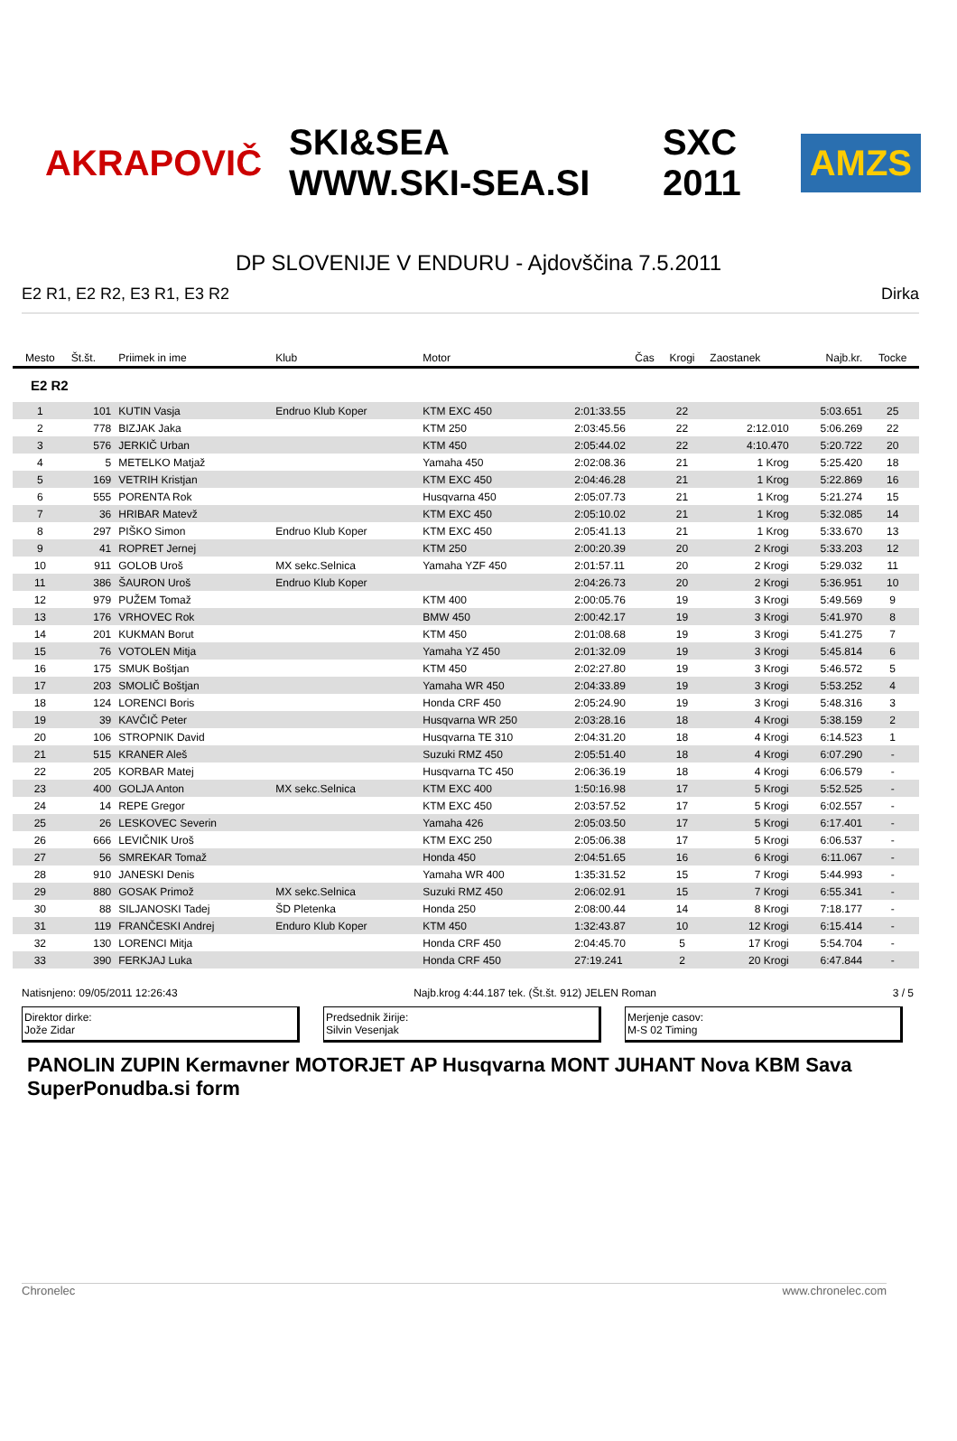AKRAPOVIČ SKI&SEA WWW.SKI-SEA.SI SXC 2011 AMZS
DP SLOVENIJE V ENDURU - Ajdovščina 7.5.2011
E2 R1, E2 R2, E3 R1, E3 R2 Dirka
| Mesto | Št.št. | Priimek in ime | Klub | Motor | Čas | Krogi | Zaostanek | Najb.kr. | Tocke |
| --- | --- | --- | --- | --- | --- | --- | --- | --- | --- |
| E2 R2 | | | | | | | | | |
| 1 | 101 | KUTIN Vasja | Endruo Klub Koper | KTM EXC 450 | 2:01:33.55 | 22 | | 5:03.651 | 25 |
| 2 | 778 | BIZJAK Jaka | | KTM 250 | 2:03:45.56 | 22 | 2:12.010 | 5:06.269 | 22 |
| 3 | 576 | JERKIČ Urban | | KTM 450 | 2:05:44.02 | 22 | 4:10.470 | 5:20.722 | 20 |
| 4 | 5 | METELKO Matjaž | | Yamaha 450 | 2:02:08.36 | 21 | 1 Krog | 5:25.420 | 18 |
| 5 | 169 | VETRIH Kristjan | | KTM EXC 450 | 2:04:46.28 | 21 | 1 Krog | 5:22.869 | 16 |
| 6 | 555 | PORENTA Rok | | Husqvarna 450 | 2:05:07.73 | 21 | 1 Krog | 5:21.274 | 15 |
| 7 | 36 | HRIBAR Matevž | | KTM EXC 450 | 2:05:10.02 | 21 | 1 Krog | 5:32.085 | 14 |
| 8 | 297 | PIŠKO Simon | Endruo Klub Koper | KTM EXC 450 | 2:05:41.13 | 21 | 1 Krog | 5:33.670 | 13 |
| 9 | 41 | ROPRET Jernej | | KTM 250 | 2:00:20.39 | 20 | 2 Krogi | 5:33.203 | 12 |
| 10 | 911 | GOLOB Uroš | MX sekc.Selnica | Yamaha YZF 450 | 2:01:57.11 | 20 | 2 Krogi | 5:29.032 | 11 |
| 11 | 386 | ŠAURON Uroš | Endruo Klub Koper | | 2:04:26.73 | 20 | 2 Krogi | 5:36.951 | 10 |
| 12 | 979 | PUŽEM Tomaž | | KTM 400 | 2:00:05.76 | 19 | 3 Krogi | 5:49.569 | 9 |
| 13 | 176 | VRHOVEC Rok | | BMW 450 | 2:00:42.17 | 19 | 3 Krogi | 5:41.970 | 8 |
| 14 | 201 | KUKMAN Borut | | KTM 450 | 2:01:08.68 | 19 | 3 Krogi | 5:41.275 | 7 |
| 15 | 76 | VOTOLEN Mitja | | Yamaha YZ 450 | 2:01:32.09 | 19 | 3 Krogi | 5:45.814 | 6 |
| 16 | 175 | SMUK Boštjan | | KTM 450 | 2:02:27.80 | 19 | 3 Krogi | 5:46.572 | 5 |
| 17 | 203 | SMOLIČ Boštjan | | Yamaha WR 450 | 2:04:33.89 | 19 | 3 Krogi | 5:53.252 | 4 |
| 18 | 124 | LORENCI Boris | | Honda CRF 450 | 2:05:24.90 | 19 | 3 Krogi | 5:48.316 | 3 |
| 19 | 39 | KAVČIČ Peter | | Husqvarna WR 250 | 2:03:28.16 | 18 | 4 Krogi | 5:38.159 | 2 |
| 20 | 106 | STROPNIK David | | Husqvarna TE 310 | 2:04:31.20 | 18 | 4 Krogi | 6:14.523 | 1 |
| 21 | 515 | KRANER Aleš | | Suzuki RMZ 450 | 2:05:51.40 | 18 | 4 Krogi | 6:07.290 | - |
| 22 | 205 | KORBAR Matej | | Husqvarna TC 450 | 2:06:36.19 | 18 | 4 Krogi | 6:06.579 | - |
| 23 | 400 | GOLJA Anton | MX sekc.Selnica | KTM EXC 400 | 1:50:16.98 | 17 | 5 Krogi | 5:52.525 | - |
| 24 | 14 | REPE Gregor | | KTM EXC 450 | 2:03:57.52 | 17 | 5 Krogi | 6:02.557 | - |
| 25 | 26 | LESKOVEC Severin | | Yamaha 426 | 2:05:03.50 | 17 | 5 Krogi | 6:17.401 | - |
| 26 | 666 | LEVIČNIK Uroš | | KTM EXC 250 | 2:05:06.38 | 17 | 5 Krogi | 6:06.537 | - |
| 27 | 56 | SMREKAR Tomaž | | Honda 450 | 2:04:51.65 | 16 | 6 Krogi | 6:11.067 | - |
| 28 | 910 | JANESKI Denis | | Yamaha WR 400 | 1:35:31.52 | 15 | 7 Krogi | 5:44.993 | - |
| 29 | 880 | GOSAK Primož | MX sekc.Selnica | Suzuki RMZ 450 | 2:06:02.91 | 15 | 7 Krogi | 6:55.341 | - |
| 30 | 88 | SILJANOSKI Tadej | ŠD Pletenka | Honda 250 | 2:08:00.44 | 14 | 8 Krogi | 7:18.177 | - |
| 31 | 119 | FRANČESKI Andrej | Enduro Klub Koper | KTM 450 | 1:32:43.87 | 10 | 12 Krogi | 6:15.414 | - |
| 32 | 130 | LORENCI Mitja | | Honda CRF 450 | 2:04:45.70 | 5 | 17 Krogi | 5:54.704 | - |
| 33 | 390 | FERKJAJ Luka | | Honda CRF 450 | 27:19.241 | 2 | 20 Krogi | 6:47.844 | - |
Natisnjeno: 09/05/2011 12:26:43 Najb.krog 4:44.187 tek. (Št.št. 912) JELEN Roman 3 / 5
Direktor dirke:
Jože Zidar
Predsednik žirije:
Silvin Vesenjak
Merjenje casov:
M-S 02 Timing
PANOLIN ZUPIN Kermavner MOTORJET AP Husqvarna MONT JUHANT Nova KBM Sava SuperPonudba.si form
Chronelec www.chronelec.com